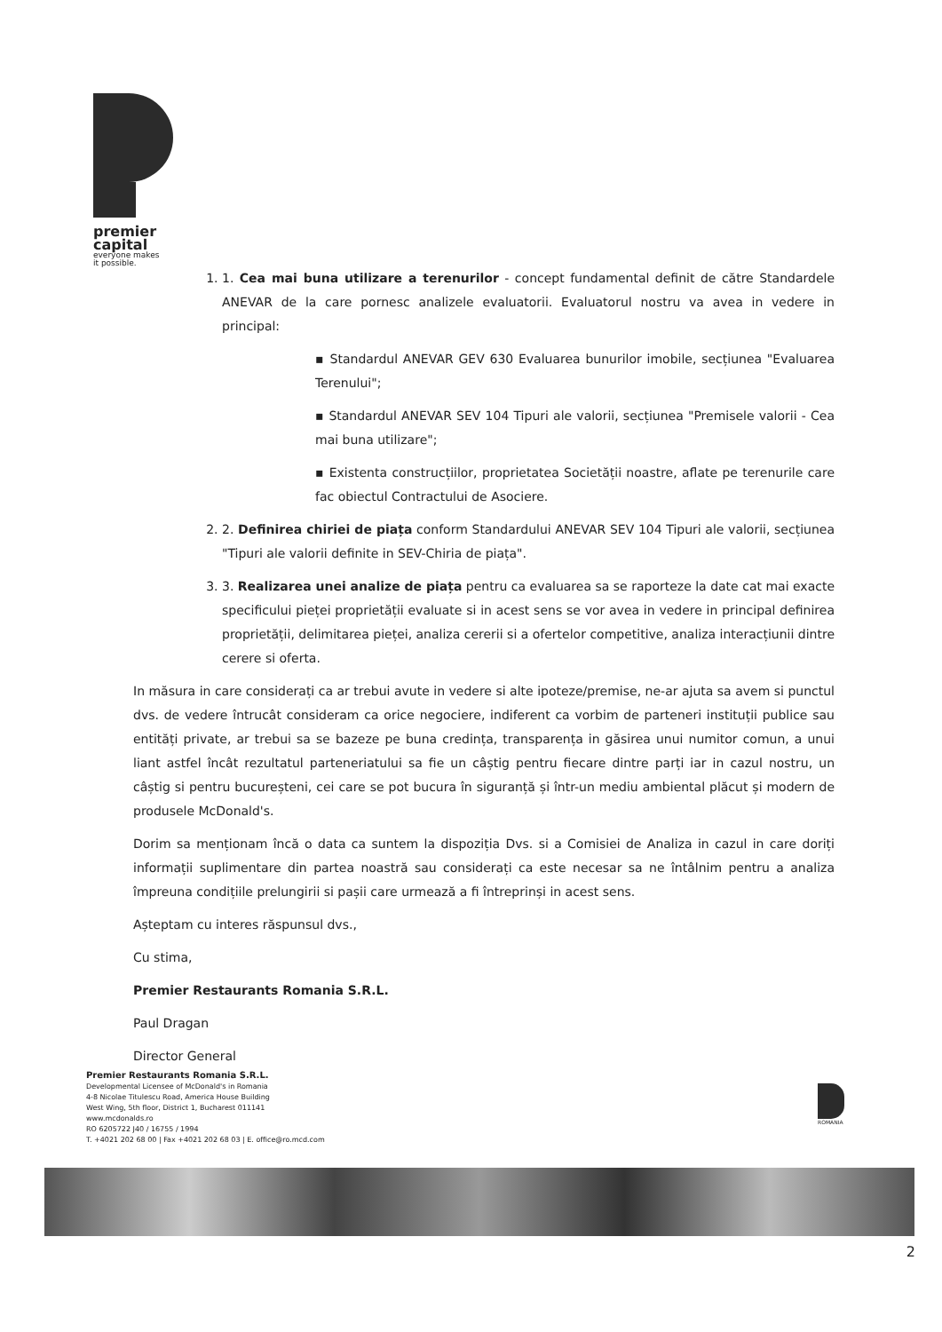premier
capital
everyone makes
it possible.
1. 1. Cea mai buna utilizare a terenurilor - concept fundamental definit de către Standardele ANEVAR de la care pornesc analizele evaluatorii. Evaluatorul nostru va avea in vedere in principal:
▪ Standardul ANEVAR GEV 630 Evaluarea bunurilor imobile, secțiunea "Evaluarea Terenului";
▪ Standardul ANEVAR SEV 104 Tipuri ale valorii, secțiunea "Premisele valorii - Cea mai buna utilizare";
▪ Existenta construcțiilor, proprietatea Societății noastre, aflate pe terenurile care fac obiectul Contractului de Asociere.
2. 2. Definirea chiriei de piața conform Standardului ANEVAR SEV 104 Tipuri ale valorii, secțiunea "Tipuri ale valorii definite in SEV-Chiria de piața".
3. 3. Realizarea unei analize de piața pentru ca evaluarea sa se raporteze la date cat mai exacte specificului pieței proprietății evaluate si in acest sens se vor avea in vedere in principal definirea proprietății, delimitarea pieței, analiza cererii si a ofertelor competitive, analiza interacțiunii dintre cerere si oferta.
In măsura in care considerați ca ar trebui avute in vedere si alte ipoteze/premise, ne-ar ajuta sa avem si punctul dvs. de vedere întrucât consideram ca orice negociere, indiferent ca vorbim de parteneri instituții publice sau entități private, ar trebui sa se bazeze pe buna credința, transparența in găsirea unui numitor comun, a unui liant astfel încât rezultatul parteneriatului sa fie un câștig pentru fiecare dintre parți iar in cazul nostru, un câștig si pentru bucureșteni, cei care se pot bucura în siguranță și într-un mediu ambiental plăcut și modern de produsele McDonald's.
Dorim sa menționam încă o data ca suntem la dispoziția Dvs. si a Comisiei de Analiza in cazul in care doriți informații suplimentare din partea noastră sau considerați ca este necesar sa ne întâlnim pentru a analiza împreuna condițiile prelungirii si pașii care urmează a fi întreprinși in acest sens.
Așteptam cu interes răspunsul dvs.,
Cu stima,
Premier Restaurants Romania S.R.L.
Paul Dragan
Director General
Premier Restaurants Romania S.R.L.
Developmental Licensee of McDonald's in Romania
4-8 Nicolae Titulescu Road, America House Building
West Wing, 5th floor, District 1, Bucharest 011141
www.mcdonalds.ro
RO 6205722 J40 / 16755 / 1994
T. +4021 202 68 00 | Fax +4021 202 68 03 | E. office@ro.mcd.com
ROMANIA
2